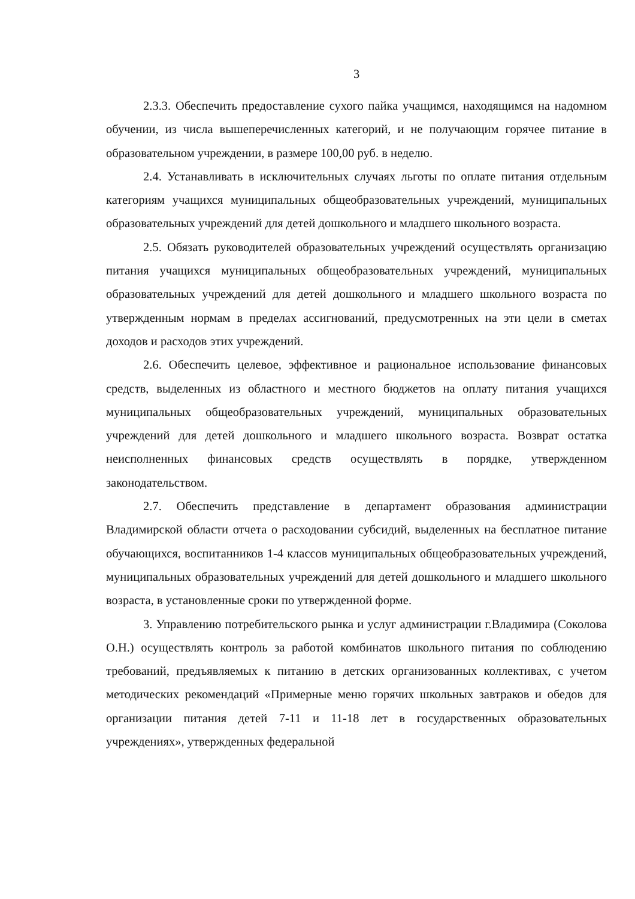3
2.3.3. Обеспечить предоставление сухого пайка учащимся, находящимся на надомном обучении, из числа вышеперечисленных категорий, и не получающим горячее питание в образовательном учреждении, в размере 100,00 руб. в неделю.
2.4. Устанавливать в исключительных случаях льготы по оплате питания отдельным категориям учащихся муниципальных общеобразовательных учреждений, муниципальных образовательных учреждений для детей дошкольного и младшего школьного возраста.
2.5. Обязать руководителей образовательных учреждений осуществлять организацию питания учащихся муниципальных общеобразовательных учреждений, муниципальных образовательных учреждений для детей дошкольного и младшего школьного возраста по утвержденным нормам в пределах ассигнований, предусмотренных на эти цели в сметах доходов и расходов этих учреждений.
2.6. Обеспечить целевое, эффективное и рациональное использование финансовых средств, выделенных из областного и местного бюджетов на оплату питания учащихся муниципальных общеобразовательных учреждений, муниципальных образовательных учреждений для детей дошкольного и младшего школьного возраста. Возврат остатка неисполненных финансовых средств осуществлять в порядке, утвержденном законодательством.
2.7. Обеспечить представление в департамент образования администрации Владимирской области отчета о расходовании субсидий, выделенных на бесплатное питание обучающихся, воспитанников 1-4 классов муниципальных общеобразовательных учреждений, муниципальных образовательных учреждений для детей дошкольного и младшего школьного возраста, в установленные сроки по утвержденной форме.
3. Управлению потребительского рынка и услуг администрации г.Владимира (Соколова О.Н.) осуществлять контроль за работой комбинатов школьного питания по соблюдению требований, предъявляемых к питанию в детских организованных коллективах, с учетом методических рекомендаций «Примерные меню горячих школьных завтраков и обедов для организации питания детей 7-11 и 11-18 лет в государственных образовательных учреждениях», утвержденных федеральной